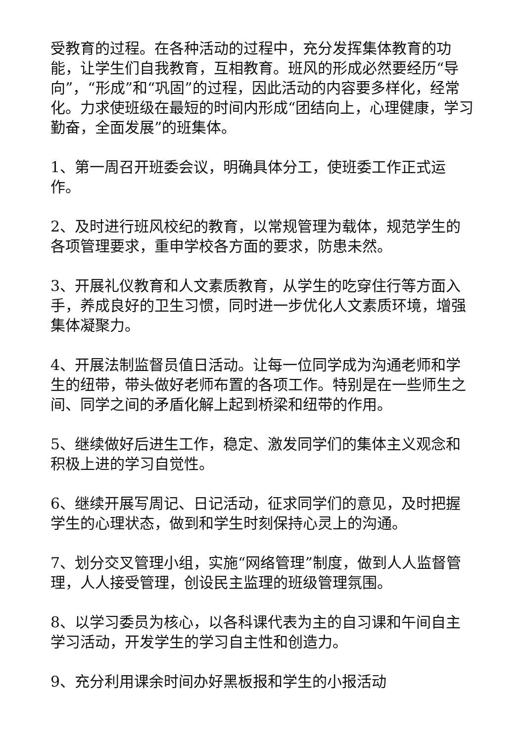受教育的过程。在各种活动的过程中，充分发挥集体教育的功能，让学生们自我教育，互相教育。班风的形成必然要经历“导向”，“形成”和“巩固”的过程，因此活动的内容要多样化，经常化。力求使班级在最短的时间内形成“团结向上，心理健康，学习勤奋，全面发展”的班集体。
1、第一周召开班委会议，明确具体分工，使班委工作正式运作。
2、及时进行班风校纪的教育，以常规管理为载体，规范学生的各项管理要求，重申学校各方面的要求，防患未然。
3、开展礼仪教育和人文素质教育，从学生的吃穿住行等方面入手，养成良好的卫生习惯，同时进一步优化人文素质环境，增强集体凝聚力。
4、开展法制监督员值日活动。让每一位同学成为沟通老师和学生的纽带，带头做好老师布置的各项工作。特别是在一些师生之间、同学之间的矛盾化解上起到桥梁和纽带的作用。
5、继续做好后进生工作，稳定、激发同学们的集体主义观念和积极上进的学习自觉性。
6、继续开展写周记、日记活动，征求同学们的意见，及时把握学生的心理状态，做到和学生时刻保持心灵上的沟通。
7、划分交叉管理小组，实施“网络管理”制度，做到人人监督管理，人人接受管理，创设民主监理的班级管理氛围。
8、以学习委员为核心，以各科课代表为主的自习课和午间自主学习活动，开发学生的学习自主性和创造力。
9、充分利用课余时间办好黑板报和学生的小报活动